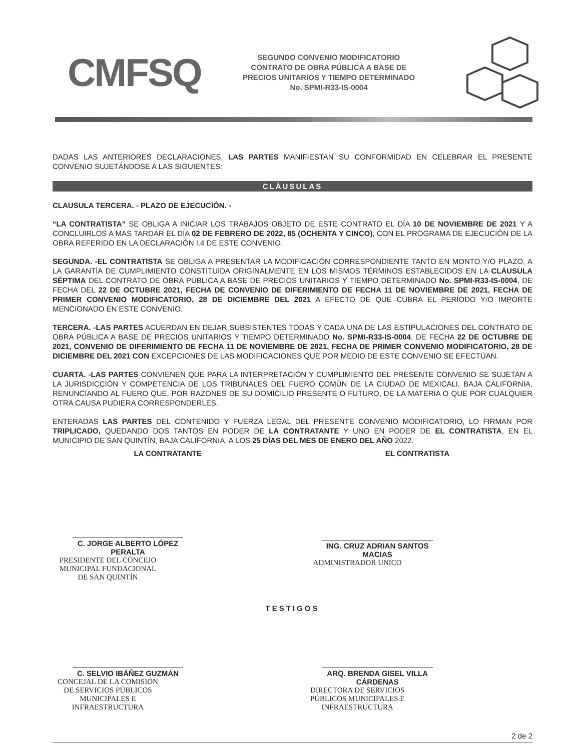CMFSQ
SEGUNDO CONVENIO MODIFICATORIO
CONTRATO DE OBRA PÚBLICA A BASE DE
PRECIOS UNITARIOS Y TIEMPO DETERMINADO
No. SPMI-R33-IS-0004
DADAS LAS ANTERIORES DECLARACIONES, LAS PARTES MANIFIESTAN SU CONFORMIDAD EN CELEBRAR EL PRESENTE CONVENIO SUJETÁNDOSE A LAS SIGUIENTES:
CLÀUSULAS
CLAUSULA TERCERA. - PLAZO DE EJECUCIÓN. -
“LA CONTRATISTA” SE OBLIGA A INICIAR LOS TRABAJOS OBJETO DE ESTE CONTRATO EL DÍA 10 DE NOVIEMBRE DE 2021 Y A CONCLUIRLOS A MAS TARDAR EL DÍA 02 DE FEBRERO DE 2022, 85 (OCHENTA Y CINCO), CON EL PROGRAMA DE EJECUCIÓN DE LA OBRA REFERIDO EN LA DECLARACIÓN I.4 DE ESTE CONVENIO.
SEGUNDA. -EL CONTRATISTA SE OBLIGA A PRESENTAR LA MODIFICACIÓN CORRESPONDIENTE TANTO EN MONTO Y/O PLAZO, A LA GARANTÍA DE CUMPLIMIENTO CONSTITUIDA ORIGINALMENTE EN LOS MISMOS TÉRMINOS ESTABLECIDOS EN LA CLÁUSULA SÉPTIMA DEL CONTRATO DE OBRA PÚBLICA A BASE DE PRECIOS UNITARIOS Y TIEMPO DETERMINADO No. SPMI-R33-IS-0004, DE FECHA DEL 22 DE OCTUBRE 2021, FECHA DE CONVENIO DE DIFERIMIENTO DE FECHA 11 DE NOVIEMBRE DE 2021, FECHA DE PRIMER CONVENIO MODIFICATORIO, 28 DE DICIEMBRE DEL 2021 A EFECTO DE QUE CUBRA EL PERÍODO Y/O IMPORTE MENCIONADO EN ESTE CONVENIO.
TERCERA. -LAS PARTES ACUERDAN EN DEJAR SUBSISTENTES TODAS Y CADA UNA DE LAS ESTIPULACIONES DEL CONTRATO DE OBRA PÚBLICA A BASE DE PRECIOS UNITARIOS Y TIEMPO DETERMINADO No. SPMI-R33-IS-0004, DE FECHA 22 DE OCTUBRE DE 2021, CONVENIO DE DIFERIMIENTO DE FECHA 11 DE NOVIEMBRE DE 2021, FECHA DE PRIMER CONVENIO MODIFICATORIO, 28 DE DICIEMBRE DEL 2021 CON EXCEPCIONES DE LAS MODIFICACIONES QUE POR MEDIO DE ESTE CONVENIO SE EFECTÚAN.
CUARTA. -LAS PARTES CONVIENEN QUE PARA LA INTERPRETACIÓN Y CUMPLIMIENTO DEL PRESENTE CONVENIO SE SUJETAN A LA JURISDICCIÓN Y COMPETENCIA DE LOS TRIBUNALES DEL FUERO COMÚN DE LA CIUDAD DE MEXICALI, BAJA CALIFORNIA, RENUNCIANDO AL FUERO QUE, POR RAZONES DE SU DOMICILIO PRESENTE O FUTURO, DE LA MATERIA O QUE POR CUALQUIER OTRA CAUSA PUDIERA CORRESPONDERLES.
ENTERADAS LAS PARTES DEL CONTENIDO Y FUERZA LEGAL DEL PRESENTE CONVENIO MODIFICATORIO, LO FIRMAN POR TRIPLICADO, QUEDANDO DOS TANTOS EN PODER DE LA CONTRATANTE Y UNO EN PODER DE EL CONTRATISTA, EN EL MUNICIPIO DE SAN QUINTÍN, BAJA CALIFORNIA, A LOS 25 DÍAS DEL MES DE ENERO DEL AÑO 2022.
LA CONTRATANTE
C. JORGE ALBERTO LÓPEZ PERALTA
PRESIDENTE DEL CONCEJO MUNICIPAL FUNDACIONAL
DE SAN QUINTÍN
EL CONTRATISTA
ING. CRUZ ADRIAN SANTOS MACIAS
ADMINISTRADOR UNICO
TESTIGOS
C. SELVIO IBÁÑEZ GUZMÁN
CONCEJAL DE LA COMISIÓN DE SERVICIOS PÚBLICOS
MUNICIPALES E INFRAESTRUCTURA
ARQ. BRENDA GISEL VILLA CÁRDENAS
DIRECTORA DE SERVICIOS PÚBLICOS MUNICIPALES E
INFRAESTRUCTURA
2 de 2